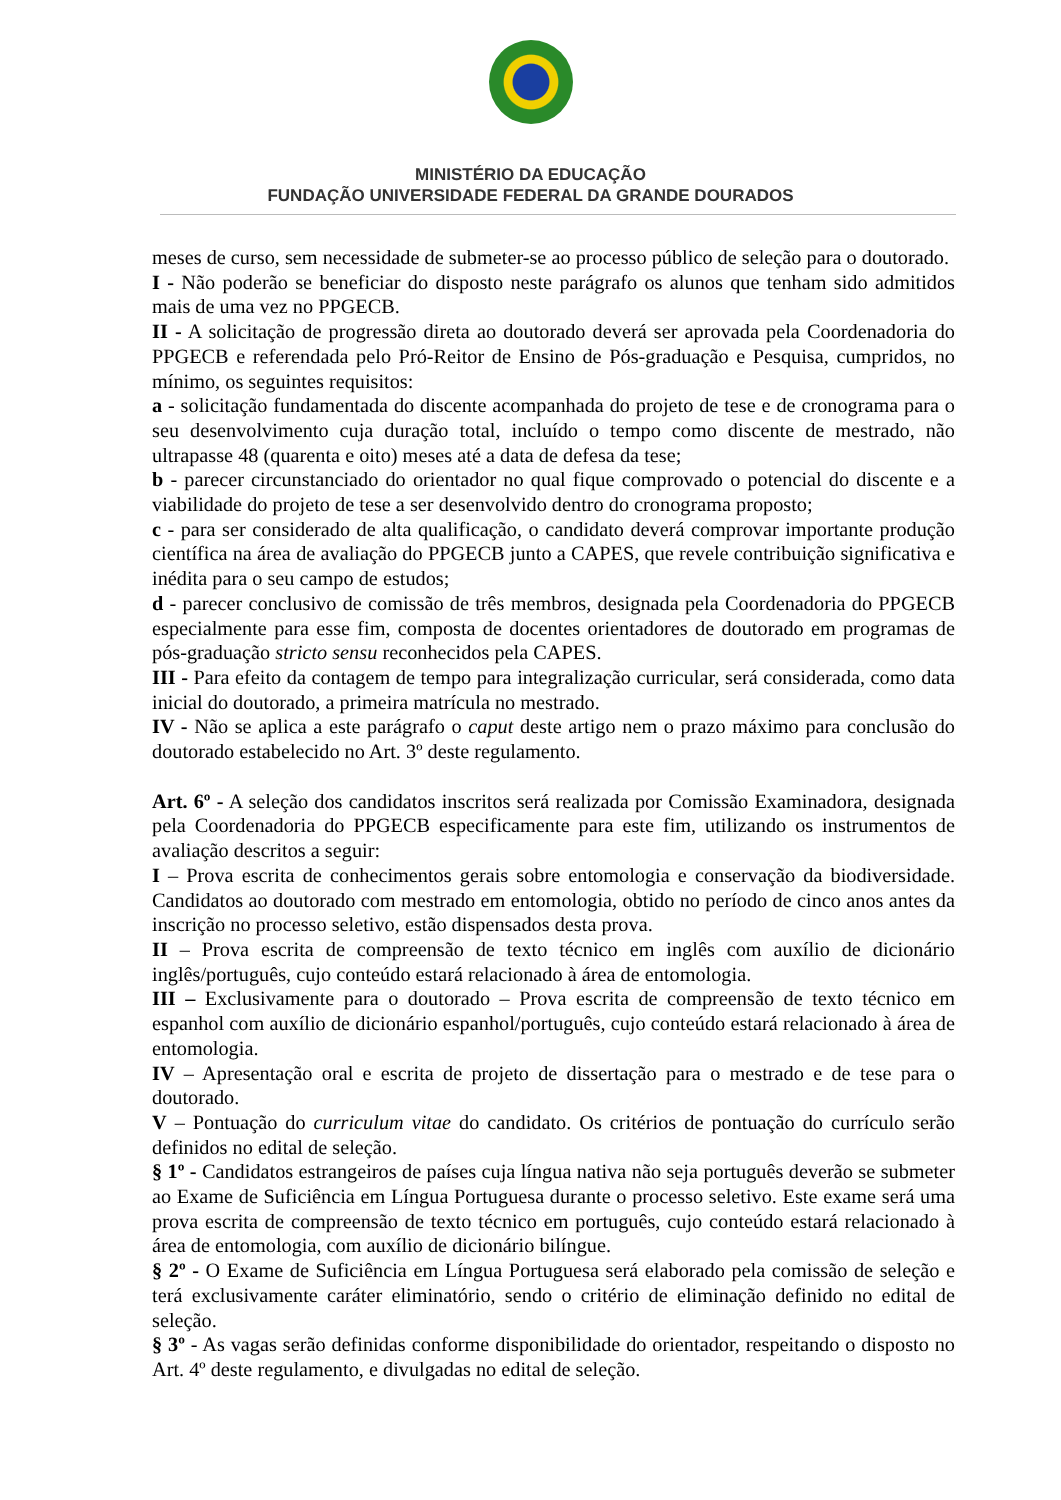MINISTÉRIO DA EDUCAÇÃO
FUNDAÇÃO UNIVERSIDADE FEDERAL DA GRANDE DOURADOS
meses de curso, sem necessidade de submeter-se ao processo público de seleção para o doutorado.
I - Não poderão se beneficiar do disposto neste parágrafo os alunos que tenham sido admitidos mais de uma vez no PPGECB.
II - A solicitação de progressão direta ao doutorado deverá ser aprovada pela Coordenadoria do PPGECB e referendada pelo Pró-Reitor de Ensino de Pós-graduação e Pesquisa, cumpridos, no mínimo, os seguintes requisitos:
a - solicitação fundamentada do discente acompanhada do projeto de tese e de cronograma para o seu desenvolvimento cuja duração total, incluído o tempo como discente de mestrado, não ultrapasse 48 (quarenta e oito) meses até a data de defesa da tese;
b - parecer circunstanciado do orientador no qual fique comprovado o potencial do discente e a viabilidade do projeto de tese a ser desenvolvido dentro do cronograma proposto;
c - para ser considerado de alta qualificação, o candidato deverá comprovar importante produção científica na área de avaliação do PPGECB junto a CAPES, que revele contribuição significativa e inédita para o seu campo de estudos;
d - parecer conclusivo de comissão de três membros, designada pela Coordenadoria do PPGECB especialmente para esse fim, composta de docentes orientadores de doutorado em programas de pós-graduação stricto sensu reconhecidos pela CAPES.
III - Para efeito da contagem de tempo para integralização curricular, será considerada, como data inicial do doutorado, a primeira matrícula no mestrado.
IV - Não se aplica a este parágrafo o caput deste artigo nem o prazo máximo para conclusão do doutorado estabelecido no Art. 3º deste regulamento.
Art. 6º - A seleção dos candidatos inscritos será realizada por Comissão Examinadora, designada pela Coordenadoria do PPGECB especificamente para este fim, utilizando os instrumentos de avaliação descritos a seguir:
I – Prova escrita de conhecimentos gerais sobre entomologia e conservação da biodiversidade. Candidatos ao doutorado com mestrado em entomologia, obtido no período de cinco anos antes da inscrição no processo seletivo, estão dispensados desta prova.
II – Prova escrita de compreensão de texto técnico em inglês com auxílio de dicionário inglês/português, cujo conteúdo estará relacionado à área de entomologia.
III – Exclusivamente para o doutorado – Prova escrita de compreensão de texto técnico em espanhol com auxílio de dicionário espanhol/português, cujo conteúdo estará relacionado à área de entomologia.
IV – Apresentação oral e escrita de projeto de dissertação para o mestrado e de tese para o doutorado.
V – Pontuação do curriculum vitae do candidato. Os critérios de pontuação do currículo serão definidos no edital de seleção.
§ 1º - Candidatos estrangeiros de países cuja língua nativa não seja português deverão se submeter ao Exame de Suficiência em Língua Portuguesa durante o processo seletivo. Este exame será uma prova escrita de compreensão de texto técnico em português, cujo conteúdo estará relacionado à área de entomologia, com auxílio de dicionário bilíngue.
§ 2º - O Exame de Suficiência em Língua Portuguesa será elaborado pela comissão de seleção e terá exclusivamente caráter eliminatório, sendo o critério de eliminação definido no edital de seleção.
§ 3º - As vagas serão definidas conforme disponibilidade do orientador, respeitando o disposto no Art. 4º deste regulamento, e divulgadas no edital de seleção.